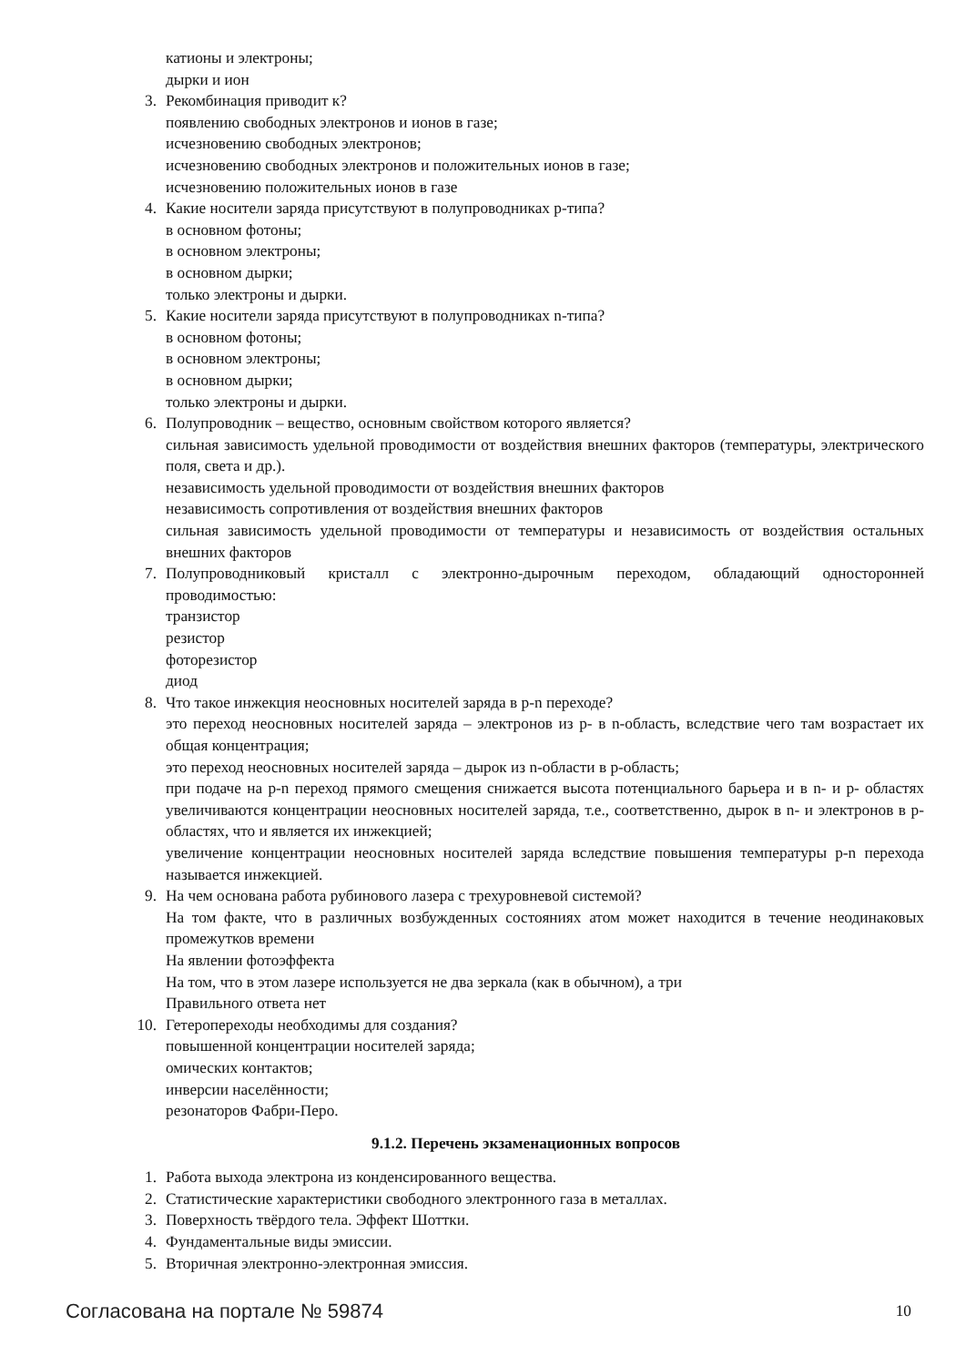катионы и электроны;
дырки и ион
3. Рекомбинация приводит к?
появлению свободных электронов и ионов в газе;
исчезновению свободных электронов;
исчезновению свободных электронов и положительных ионов в газе;
исчезновению положительных ионов в газе
4. Какие носители заряда присутствуют в полупроводниках p-типа?
в основном фотоны;
в основном электроны;
в основном дырки;
только электроны и дырки.
5. Какие носители заряда присутствуют в полупроводниках n-типа?
в основном фотоны;
в основном электроны;
в основном дырки;
только электроны и дырки.
6. Полупроводник – вещество, основным свойством которого является?
сильная зависимость удельной проводимости от воздействия внешних факторов (температуры, электрического поля, света и др.).
независимость удельной проводимости от воздействия внешних факторов
независимость сопротивления от воздействия внешних факторов
сильная зависимость удельной проводимости от температуры и независимость от воздействия остальных внешних факторов
7. Полупроводниковый кристалл с электронно-дырочным переходом, обладающий односторонней проводимостью:
транзистор
резистор
фоторезистор
диод
8. Что такое инжекция неосновных носителей заряда в p-n переходе?
это переход неосновных носителей заряда – электронов из p- в n-область, вследствие чего там возрастает их общая концентрация;
это переход неосновных носителей заряда – дырок из n-области в p-область;
при подаче на p-n переход прямого смещения снижается высота потенциального барьера и в n- и p- областях увеличиваются концентрации неосновных носителей заряда, т.е., соответственно, дырок в n- и электронов в p-областях, что и является их инжекцией;
увеличение концентрации неосновных носителей заряда вследствие повышения температуры p-n перехода называется инжекцией.
9. На чем основана работа рубинового лазера с трехуровневой системой?
На том факте, что в различных возбужденных состояниях атом может находится в течение неодинаковых промежутков времени
На явлении фотоэффекта
На том, что в этом лазере используется не два зеркала (как в обычном), а три
Правильного ответа нет
10. Гетеропереходы необходимы для создания?
повышенной концентрации носителей заряда;
омических контактов;
инверсии населённости;
резонаторов Фабри-Перо.
9.1.2. Перечень экзаменационных вопросов
1. Работа выхода электрона из конденсированного вещества.
2. Статистические характеристики свободного электронного газа в металлах.
3. Поверхность твёрдого тела. Эффект Шоттки.
4. Фундаментальные виды эмиссии.
5. Вторичная электронно-электронная эмиссия.
Согласована на портале № 59874 10